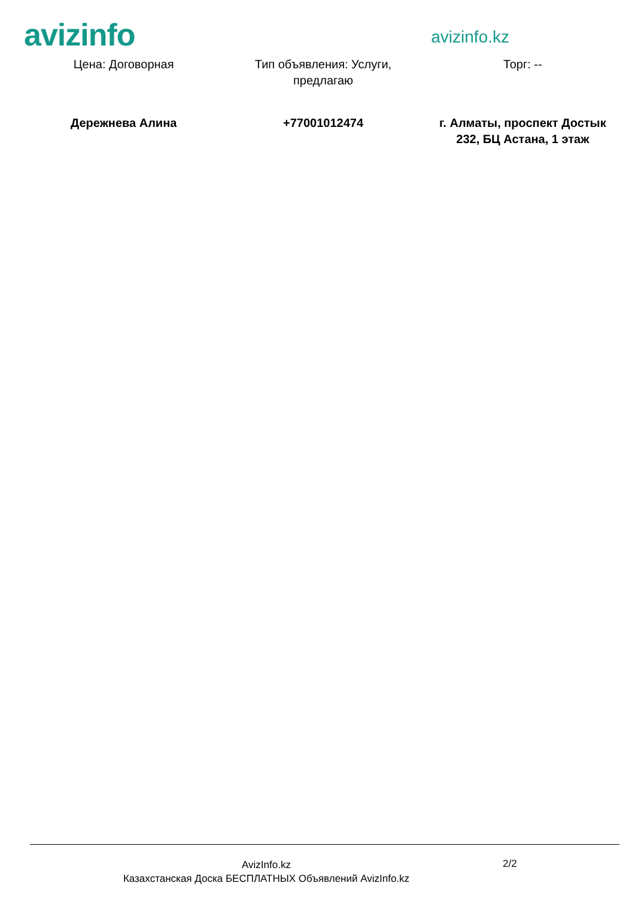avizinfo
avizinfo.kz
| Цена: Договорная | Тип объявления: Услуги, предлагаю | Торг: -- |
| Дережнева Алина | +77001012474 | г. Алматы, проспект Достык 232, БЦ Астана, 1 этаж |
AvizInfo.kz
Казахстанская Доска БЕСПЛАТНЫХ Объявлений AvizInfo.kz
2/2